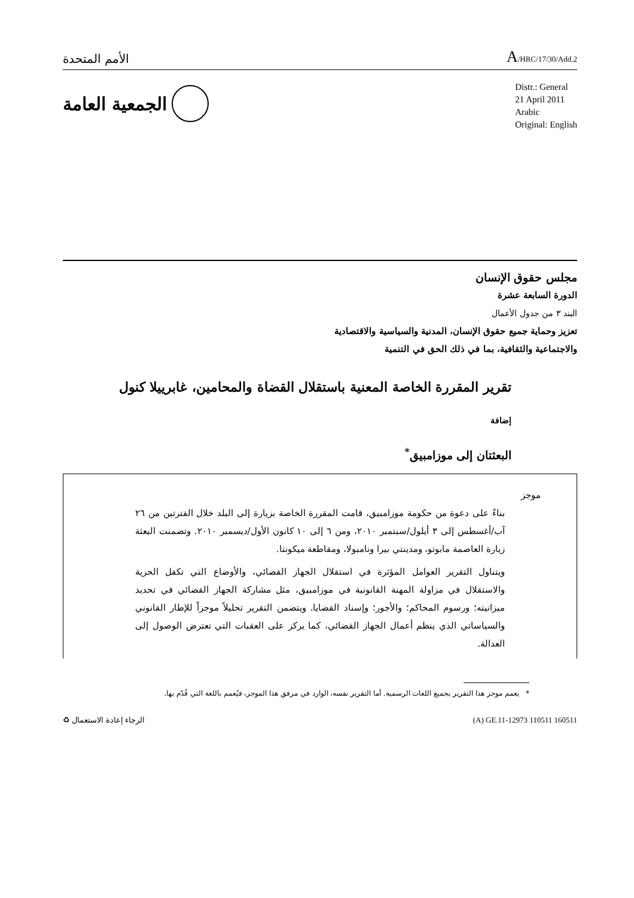الأمم المتحدة
A/HRC/17/30/Add.2
الجمعية العامة
Distr.: General
21 April 2011
Arabic
Original: English
مجلس حقوق الإنسان
الدورة السابعة عشرة
البند ٣ من جدول الأعمال
تعزيز وحماية جميع حقوق الإنسان، المدنية والسياسية والاقتصادية
والاجتماعية والثقافية، بما في ذلك الحق في التنمية
تقرير المقررة الخاصة المعنية باستقلال القضاة والمحامين، غابرييلا كنول
إضافة
البعثتان إلى موزامبيق<sup>*</sup>
موجز
بناءً على دعوة من حكومة موزامبيق، قامت المقررة الخاصة بزيارة إلى البلد خلال الفترتين من ٢٦ آب/أغسطس إلى ٣ أيلول/سبتمبر ٢٠١٠، ومن ٦ إلى ١٠ كانون الأول/ديسمبر ٢٠١٠. وتضمنت البعثة زيارة العاصمة مابوتو، ومدينتي بيرا ونامبولا، ومقاطعة ميكونتا.
ويتناول التقرير العوامل المؤثرة في استقلال الجهاز القضائي، والأوضاع التي تكفل الحرية والاستقلال في مزاولة المهنة القانونية في موزامبيق، مثل مشاركة الجهاز القضائي في تحديد ميزانيته؛ ورسوم المحاكم؛ والأجور؛ وإسناد القضايا. ويتضمن التقرير تحليلاً موجزاً للإطار القانوني والسياساتي الذي ينظم أعمال الجهاز القضائي، كما يركز على العقبات التي تعترض الوصول إلى العدالة.
* يعمم موجز هذا التقرير بجميع اللغات الرسمية. أما التقرير نفسه، الوارد في مرفق هذا الموجز، فيُعمم باللغة التي قُدّم بها.
الرجاء إعادة الاستعمال ♻ (A) GE.11-12973 110511 160511